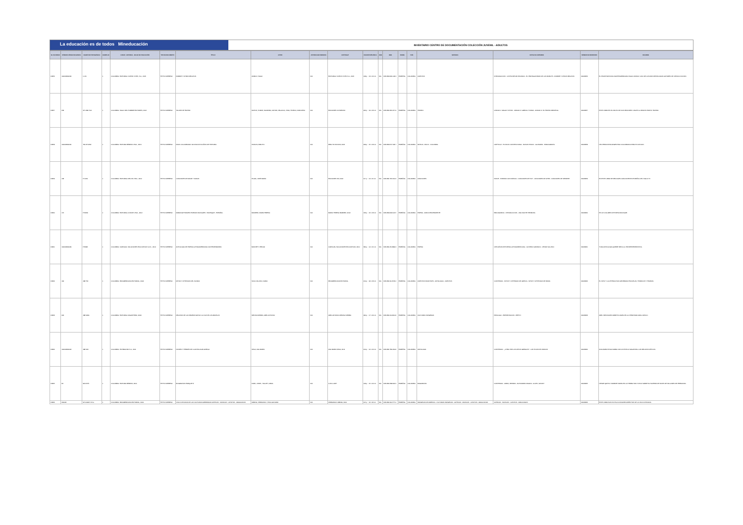La educación es de todos Mineducación
INVENTARIO CENTRO DE DOCUMENTACIÓN COLECCIÓN JUVENIL - ADULTOS
| No. DE ORDEN | NÚMERO CÓDIGO DE BARRAS | SIGNATURA TOPOGRÁFICA | EJEMPLAR | CIUDAD - EDITORIAL - FECHA DE PUBLICACIÓN | TIPO DE DOCUMENTO | TÍTULO | AUTOR | AUTORES SECUNDARIOS | COPYRIGHT | DESCRIPCIÓN FÍSICA | ISSN | ISBN | IDIOMA | PAÍS | MATERIAS | NOTAS DE CONTENIDO | NÚMERO DE INVENTARIO | RESUMEN |
| --- | --- | --- | --- | --- | --- | --- | --- | --- | --- | --- | --- | --- | --- | --- | --- | --- | --- | --- |
| 13356 | 100016800034 | C.AS | 1 | COLOMBIA: EDITORIAL VICENS VIVES, S.A., 2015 | TEXTO IMPRESO | ROBBIE Y OTROS RELATOS | ASIMOV, ISAAC | N/A | EDITORIAL VICENS VIVES S.A., 2015 | 128 p. : 13 x 20 cm | N/A | 978-958-8421-48-3 | ESPAÑOL | COLOMBIA | CUENTOS | INTRODUCCIÓN - UN ESCRITOR FECUNDO - EL PROTAGONISMO DE LOS ROBOTS - ROBBIE Y OTROS RELATOS | 20003356 | EL ESCRITOR RUSO-NORTEAMERICANO ISAAC ASIMOV, UNO DE LOS MÁS DESTACADOS AUTORES DE CIENCIA FICCIÓN. |
| 13357 | 233 | 371.399 T14t | 1 | COLOMBIA: SIGLO DEL HOMBRE EDITORES, 2012 | TEXTO IMPRESO | TALLER DE TEATRO | MOTOS, TOMÁS; NAVARRO, ANTONI; PALANCA, XIMA; TEJEDO, FRANCESC | N/A | EDICIONES OCTAEDRO | 206 p. : 19 x 26 cm | N/A | 978-958-665-217-9 | ESPAÑOL | COLOMBIA | TEATRO | UNIDAD 1: MAGIA Y RITOS - UNIDAD 2: GRECIA Y ROMA - UNIDAD 3: EL TEATRO MEDIEVAL | 20003357 | ESTE LIBRO ES EL FRUTO DE DOS PASIONES: UNA ES LA PASIÓN POR EL TEATRO. |
| 13358 | 100016800040 | 781.66 W34r | 1 | COLOMBIA: EDITORA BÉMINIS LTDA., 2013 | TEXTO IMPRESO | ROCK COLOMBIANO 100 DISCOS 50 AÑOS DE HISTORIA | WILSON, PABLITO | N/A | PABLITO WILSON, 2013 | 249 p. : 15 x 23 cm | N/A | 978-958-8717-83-7 | ESPAÑOL | COLOMBIA | MÚSICA - ROCK - COLOMBIA | CAPÍTULO I: EL ROCK CONVENCIONAL - BONUS TRACK - GLOSARIO - BIBLIOGRAFÍA | 20003358 | DEL PERIODISTA ARGENTINO-COLOMBIANO PABLITO WILSON. |
| 13359 | 133 | P C461 | 1 | COLOMBIA: EDITORIAL DELFIN LTDA., 2012 | TEXTO IMPRESO | CANCIONES DE AMOR Y DUDAS | PLAZA, JOSÉ MARÍA | N/A | EDICIONES SM, 2012 | 117 p. : 14 x 21 cm | N/A | 978-958-705-641-9 | ESPAÑOL | COLOMBIA | CANCIONES | ÍNDICE - POEMAS CON MÚSICA - CANCIONES DE HOY - CANCIONES DE AYER - CANCIONES DE SIEMPRE | 20003359 | EN ESTE LIBRO SE RECOGEN CANCIONES EN ESPAÑOL DEL SIGLO XX. |
| 13360 | 170 | P R469 | 1 | COLOMBIA: EDITORIAL CÓDICE LTDA., 2012 | TEXTO IMPRESO | MABUNGE TRAMPO POEMAS BILINGÜES : PALENQUE - ESPAÑOL | RAMÍREZ, MARÍA TERESA | N/A | MARÍA TERESA RAMÍREZ, 2012 | 136 p. : 16 x 23 cm | N/A | 978-958-8416-20-5 | ESPAÑOL | COLOMBIA | POESÍA - AFRO DESCENDIENTE | BIBLIOGRAFÍA - INTRODUCCIÓN - UNA NOCHE HERMOSA | 20003360 | ES UN VOLUMEN DE POESÍA BILINGÜE. |
| 13361 | 100016800029 | P B696 | 1 | COLOMBIA: CARVAJAL SOLUCIONES EDUCATIVAS S.A.S., 2010 | TEXTO IMPRESO | ANTOLOGÍA DE POESÍA LATINOAMERICANA CONTEMPORÁNEA | BONNETT, PIEDAD | N/A | CARVAJAL SOLUCIONES EDUCATIVAS, 2010 | 330 p. : 14 x 21 cm | N/A | 978-958-45-2989-3 | ESPAÑOL | COLOMBIA | POESÍA | CIEN AÑOS DE POESÍA LATINOAMERICANA - OLIVERIO GIRONDO - CÉSAR VALLEJO | 20003361 | TODA ANTOLOGÍA QUIERE SER A LA VEZ REPRESENTATIVA. |
| 13362 | 194 | J88 T62 | 1 | COLOMBIA: PANAMERICANA EDITORIAL, 2004 | TEXTO IMPRESO | MITOS Y LEYENDAS DEL MUNDO | SILVA VALLEJO, FABIO | N/A | PANAMERICANA EDITORIAL | 214 p. : 18 x 23 cm | N/A | 978-958-30-1578-2 | ESPAÑOL | COLOMBIA | CUENTOS INFANTILES - ANTOLOGÍA - CUENTOS | CONTENIDO - MITOS Y LEYENDAS DE GRECIA - MITOS Y LEYENDAS DE ROMA | 20003362 | EL MITO Y LA LEYENDA HAN GENERADO ESCUELAS, TEÓRICOS Y TEORÍAS. |
| 13363 | 224 | J88 M491 | 1 | COLOMBIA: EDITORIAL MAGISTERIO, 2009 | TEXTO IMPRESO | RELATOS DE LAS PAMPAS WAYUÚ LA VOZ DE LOS ABUELOS | MEDINA SIERRA, ABEL ANTONIO | N/A | ABEL ANTONIO MEDINA SIERRA | 184 p. : 17 x 24 cm | N/A | 978-958-20-0961-8 | ESPAÑOL | COLOMBIA | CULTURAS INDÍGENAS | PRÓLOGO - PRESENTACIÓN - EPEYÜ | 20003363 | ABEL MEDINA RECORRE EL MAPA DE LA LITERATURA ORAL WAYUÚ. |
| 13364 | 100016800024 | J88 S46 | 1 | COLOMBIA: PICHMAOND S.A., 2011 | TEXTO IMPRESO | DIOSES Y HÉROES DE LA ANTOLOGÍA GRIEGA | SHUA, ANA MARÍA | N/A | ANA MARÍA SHUA, 2011 | 214 p. : 12 x 20 cm | N/A | 978-958-758-219-8 | ESPAÑOL | COLOMBIA | ANTOLOGÍA | CONTENIDO - ¿OTRA VEZ LOS MITOS GRIEGOS? - LOS HIJOS DE CRONOS | 20003364 | ANA MARÍA SHUA NARRA CON UN ESTILO MAGISTRAL LOS RELATOS MÍTICOS. |
| 13365 | 93 | 920 F67b | 1 | COLOMBIA: EDITORA BÉMINIS, 2014 | TEXTO IMPRESO | BIOGRAFÍAS PORQUE SÍ | FORK, LEWIS ; HALLET, ORIOL | N/A | LUIS LLORT | 149 p. : 15 x 20 cm | N/A | 978-958-6393-80-6 | ESPAÑOL | COLOMBIA | BIOGRAFÍAS | CONTENIDO - ADRIÁ, FERRAN - ALEJANDRO MAGNO - ALLEN, WOODY | 20003365 | DESDE QUE EL HOMBRE HABITA EN LA TIERRA HAN VIVIDO SOBRE SU SUPERFICIE MILES DE MILLONES DE PERSONAS. |
| 13366 | 200022 | 970.00497 U71u | 1 | COLOMBIA: PANAMERICANA EDITORIAL, 2001 | TEXTO IMPRESO | VIDA COTIDIANA DE LAS CULTURAS AMERINDIAS AZTECAS - MUISCAS - LATOTOS - ARAUCANOS | URBINA, FERNANDO ; PIZA GIOVANNI | N/A | FERNANDO URBINA, 2001 | 115 p. : 16 x 23 cm | N/A | 978-958-30-0777-0 | ESPAÑOL | COLOMBIA | INDÍGENAS DE AMÉRICA - CULTURAS INDÍGENAS - AZTECAS - MUISCAS - LATOTOS - ARAUCANOS | AZTECAS - MUISCAS - LATOTOS - ARAUCANOS | 20003366 | ESTE LIBRO NOS INVITA A CONOCER ASPECTOS DE LA VIDA COTIDIANA. |